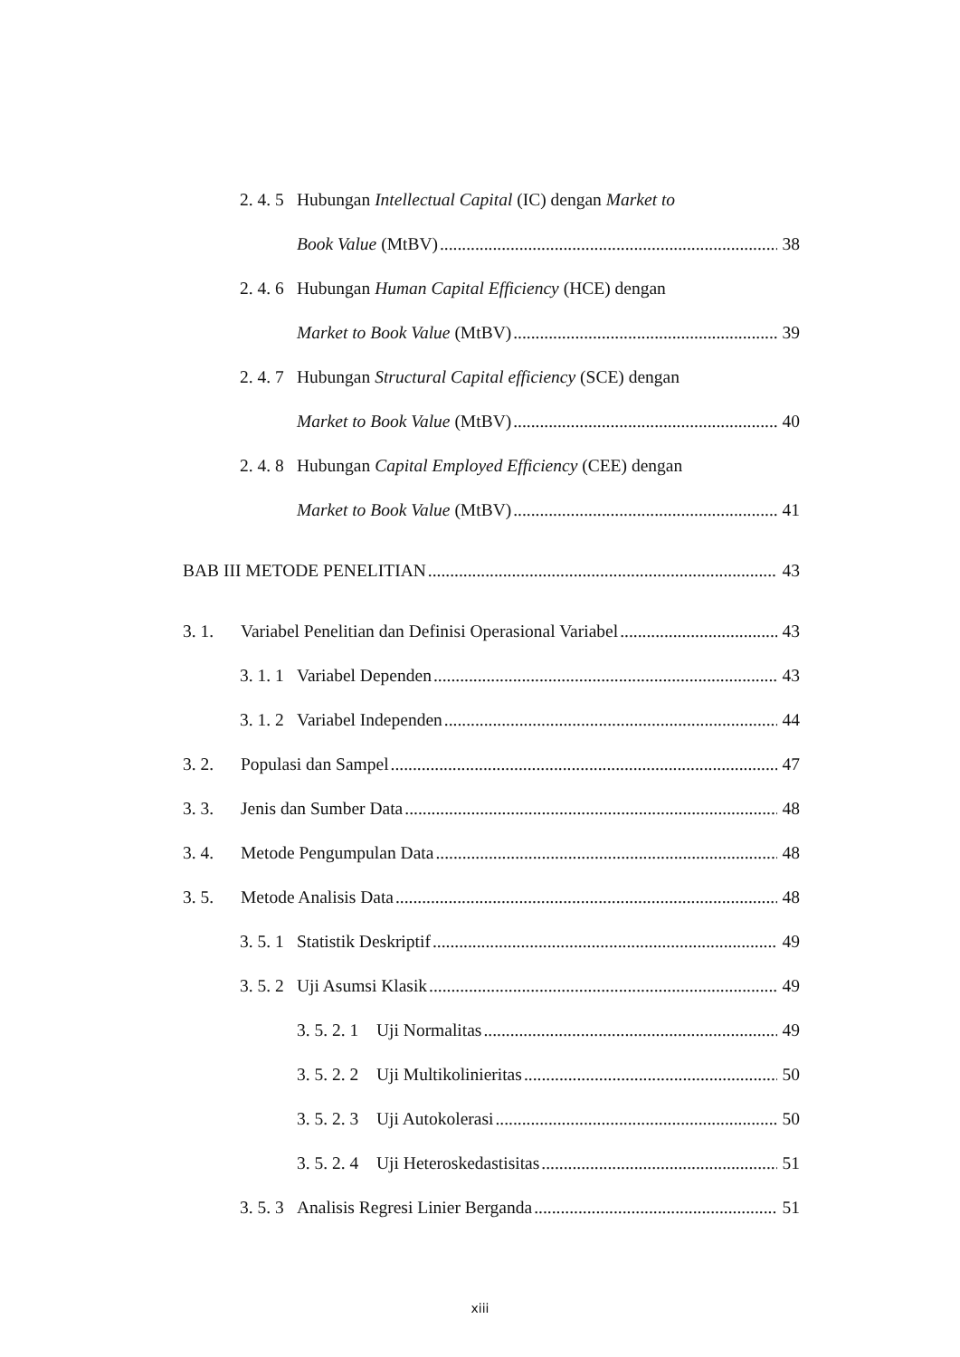2. 4. 5 Hubungan Intellectual Capital (IC) dengan Market to
Book Value (MtBV) 38
2. 4. 6 Hubungan Human Capital Efficiency (HCE) dengan
Market to Book Value (MtBV) 39
2. 4. 7 Hubungan Structural Capital efficiency (SCE) dengan
Market to Book Value (MtBV) 40
2. 4. 8 Hubungan Capital Employed Efficiency (CEE) dengan
Market to Book Value (MtBV) 41
BAB III METODE PENELITIAN 43
3. 1. Variabel Penelitian dan Definisi Operasional Variabel 43
3. 1. 1 Variabel Dependen 43
3. 1. 2 Variabel Independen 44
3. 2. Populasi dan Sampel 47
3. 3. Jenis dan Sumber Data 48
3. 4. Metode Pengumpulan Data 48
3. 5. Metode Analisis Data 48
3. 5. 1 Statistik Deskriptif 49
3. 5. 2 Uji Asumsi Klasik 49
3. 5. 2. 1 Uji Normalitas 49
3. 5. 2. 2 Uji Multikolinieritas 50
3. 5. 2. 3 Uji Autokolerasi 50
3. 5. 2. 4 Uji Heteroskedastisitas 51
3. 5. 3 Analisis Regresi Linier Berganda 51
xiii